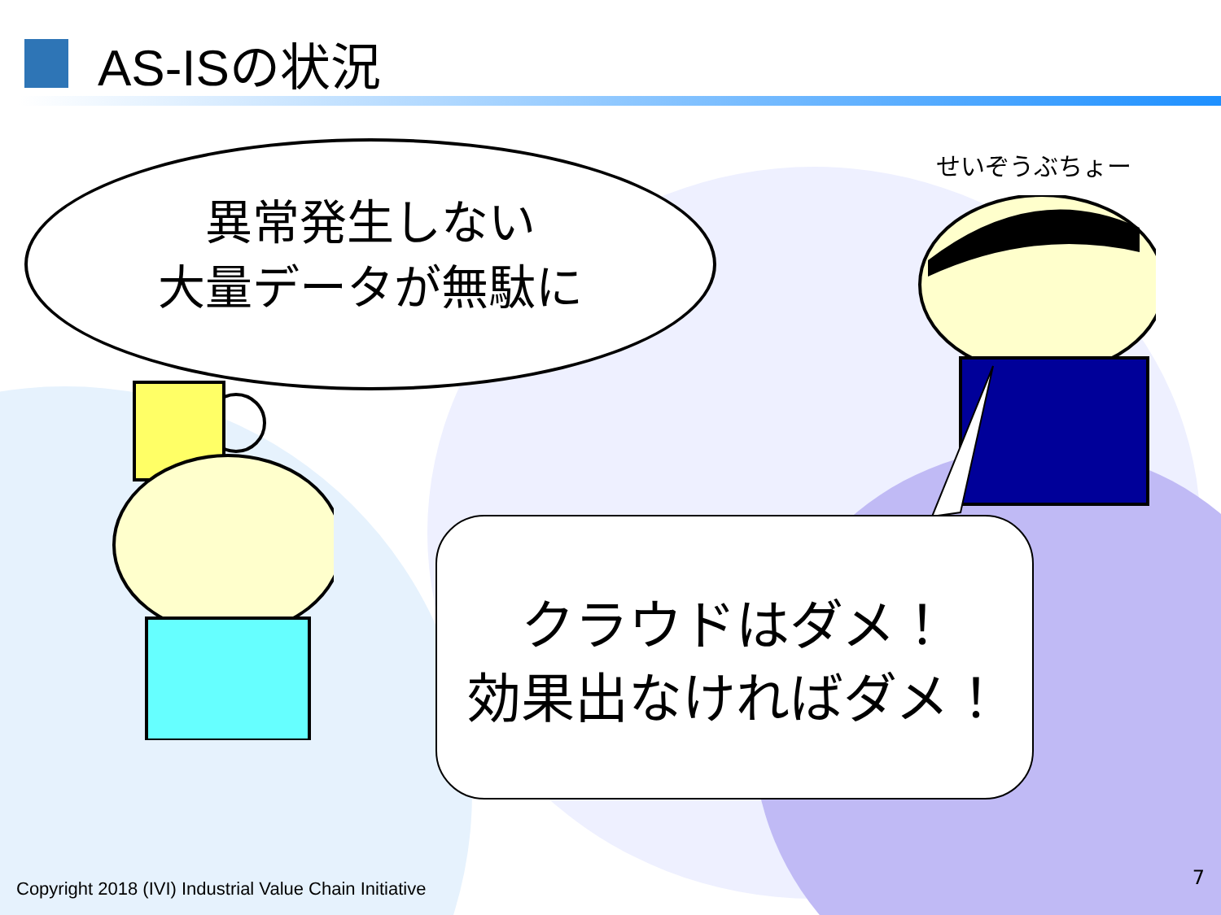AS-ISの状況
異常発生しない
大量データが無駄に
せいぞうぶちょー
クラウドはダメ！
効果出なければダメ！
Copyright 2018 (IVI) Industrial Value Chain Initiative
7